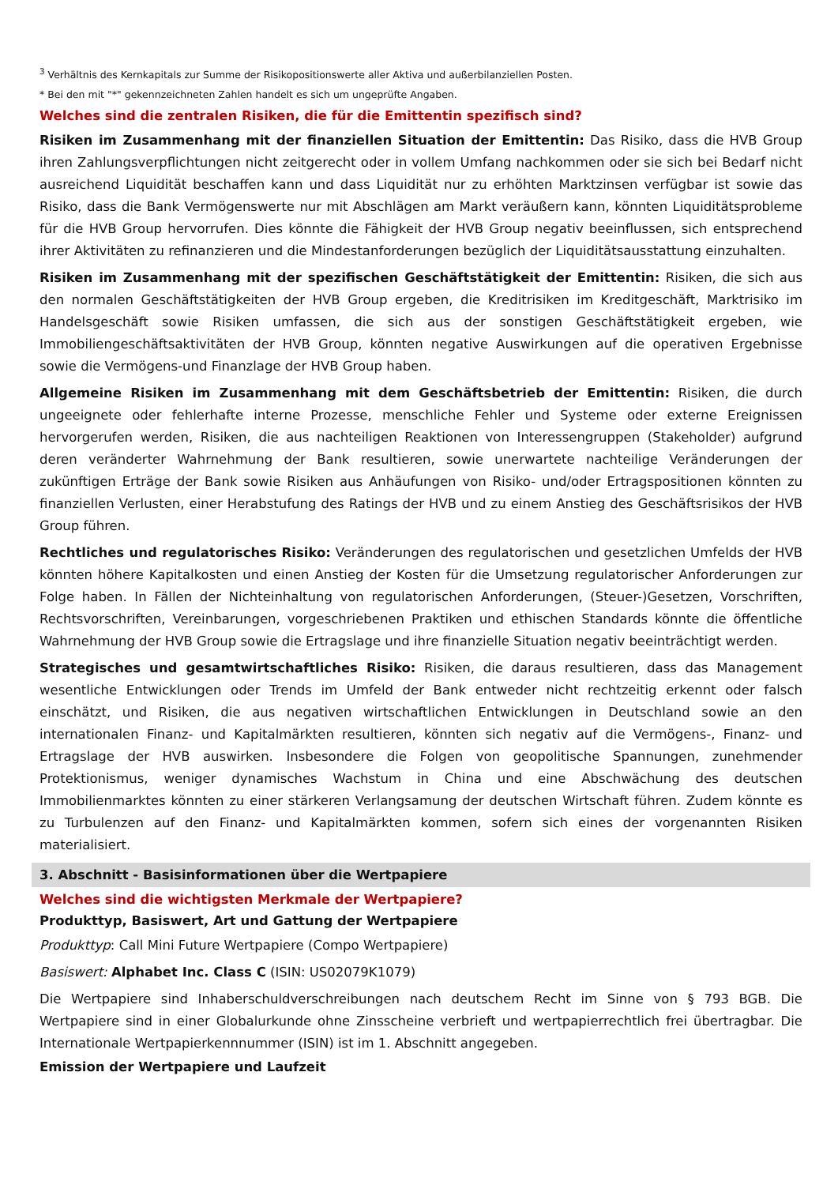<sup>3</sup> Verhältnis des Kernkapitals zur Summe der Risikopositionswerte aller Aktiva und außerbilanziellen Posten.
* Bei den mit "*" gekennzeichneten Zahlen handelt es sich um ungeprüfte Angaben.
Welches sind die zentralen Risiken, die für die Emittentin spezifisch sind?
Risiken im Zusammenhang mit der finanziellen Situation der Emittentin: Das Risiko, dass die HVB Group ihren Zahlungsverpflichtungen nicht zeitgerecht oder in vollem Umfang nachkommen oder sie sich bei Bedarf nicht ausreichend Liquidität beschaffen kann und dass Liquidität nur zu erhöhten Marktzinsen verfügbar ist sowie das Risiko, dass die Bank Vermögenswerte nur mit Abschlägen am Markt veräußern kann, könnten Liquiditätsprobleme für die HVB Group hervorrufen. Dies könnte die Fähigkeit der HVB Group negativ beeinflussen, sich entsprechend ihrer Aktivitäten zu refinanzieren und die Mindestanforderungen bezüglich der Liquiditätsausstattung einzuhalten.
Risiken im Zusammenhang mit der spezifischen Geschäftstätigkeit der Emittentin: Risiken, die sich aus den normalen Geschäftstätigkeiten der HVB Group ergeben, die Kreditrisiken im Kreditgeschäft, Marktrisiko im Handelsgeschäft sowie Risiken umfassen, die sich aus der sonstigen Geschäftstätigkeit ergeben, wie Immobiliengeschäftsaktivitäten der HVB Group, könnten negative Auswirkungen auf die operativen Ergebnisse sowie die Vermögens-und Finanzlage der HVB Group haben.
Allgemeine Risiken im Zusammenhang mit dem Geschäftsbetrieb der Emittentin: Risiken, die durch ungeeignete oder fehlerhafte interne Prozesse, menschliche Fehler und Systeme oder externe Ereignissen hervorgerufen werden, Risiken, die aus nachteiligen Reaktionen von Interessengruppen (Stakeholder) aufgrund deren veränderter Wahrnehmung der Bank resultieren, sowie unerwartete nachteilige Veränderungen der zukünftigen Erträge der Bank sowie Risiken aus Anhäufungen von Risiko- und/oder Ertragspositionen könnten zu finanziellen Verlusten, einer Herabstufung des Ratings der HVB und zu einem Anstieg des Geschäftsrisikos der HVB Group führen.
Rechtliches und regulatorisches Risiko: Veränderungen des regulatorischen und gesetzlichen Umfelds der HVB könnten höhere Kapitalkosten und einen Anstieg der Kosten für die Umsetzung regulatorischer Anforderungen zur Folge haben. In Fällen der Nichteinhaltung von regulatorischen Anforderungen, (Steuer-)Gesetzen, Vorschriften, Rechtsvorschriften, Vereinbarungen, vorgeschriebenen Praktiken und ethischen Standards könnte die öffentliche Wahrnehmung der HVB Group sowie die Ertragslage und ihre finanzielle Situation negativ beeinträchtigt werden.
Strategisches und gesamtwirtschaftliches Risiko: Risiken, die daraus resultieren, dass das Management wesentliche Entwicklungen oder Trends im Umfeld der Bank entweder nicht rechtzeitig erkennt oder falsch einschätzt, und Risiken, die aus negativen wirtschaftlichen Entwicklungen in Deutschland sowie an den internationalen Finanz- und Kapitalmärkten resultieren, könnten sich negativ auf die Vermögens-, Finanz- und Ertragslage der HVB auswirken. Insbesondere die Folgen von geopolitische Spannungen, zunehmender Protektionismus, weniger dynamisches Wachstum in China und eine Abschwächung des deutschen Immobilienmarktes könnten zu einer stärkeren Verlangsamung der deutschen Wirtschaft führen. Zudem könnte es zu Turbulenzen auf den Finanz- und Kapitalmärkten kommen, sofern sich eines der vorgenannten Risiken materialisiert.
3. Abschnitt - Basisinformationen über die Wertpapiere
Welches sind die wichtigsten Merkmale der Wertpapiere?
Produkttyp, Basiswert, Art und Gattung der Wertpapiere
Produkttyp: Call Mini Future Wertpapiere (Compo Wertpapiere)
Basiswert: Alphabet Inc. Class C (ISIN: US02079K1079)
Die Wertpapiere sind Inhaberschuldverschreibungen nach deutschem Recht im Sinne von § 793 BGB. Die Wertpapiere sind in einer Globalurkunde ohne Zinsscheine verbrieft und wertpapierrechtlich frei übertragbar. Die Internationale Wertpapierkennnummer (ISIN) ist im 1. Abschnitt angegeben.
Emission der Wertpapiere und Laufzeit